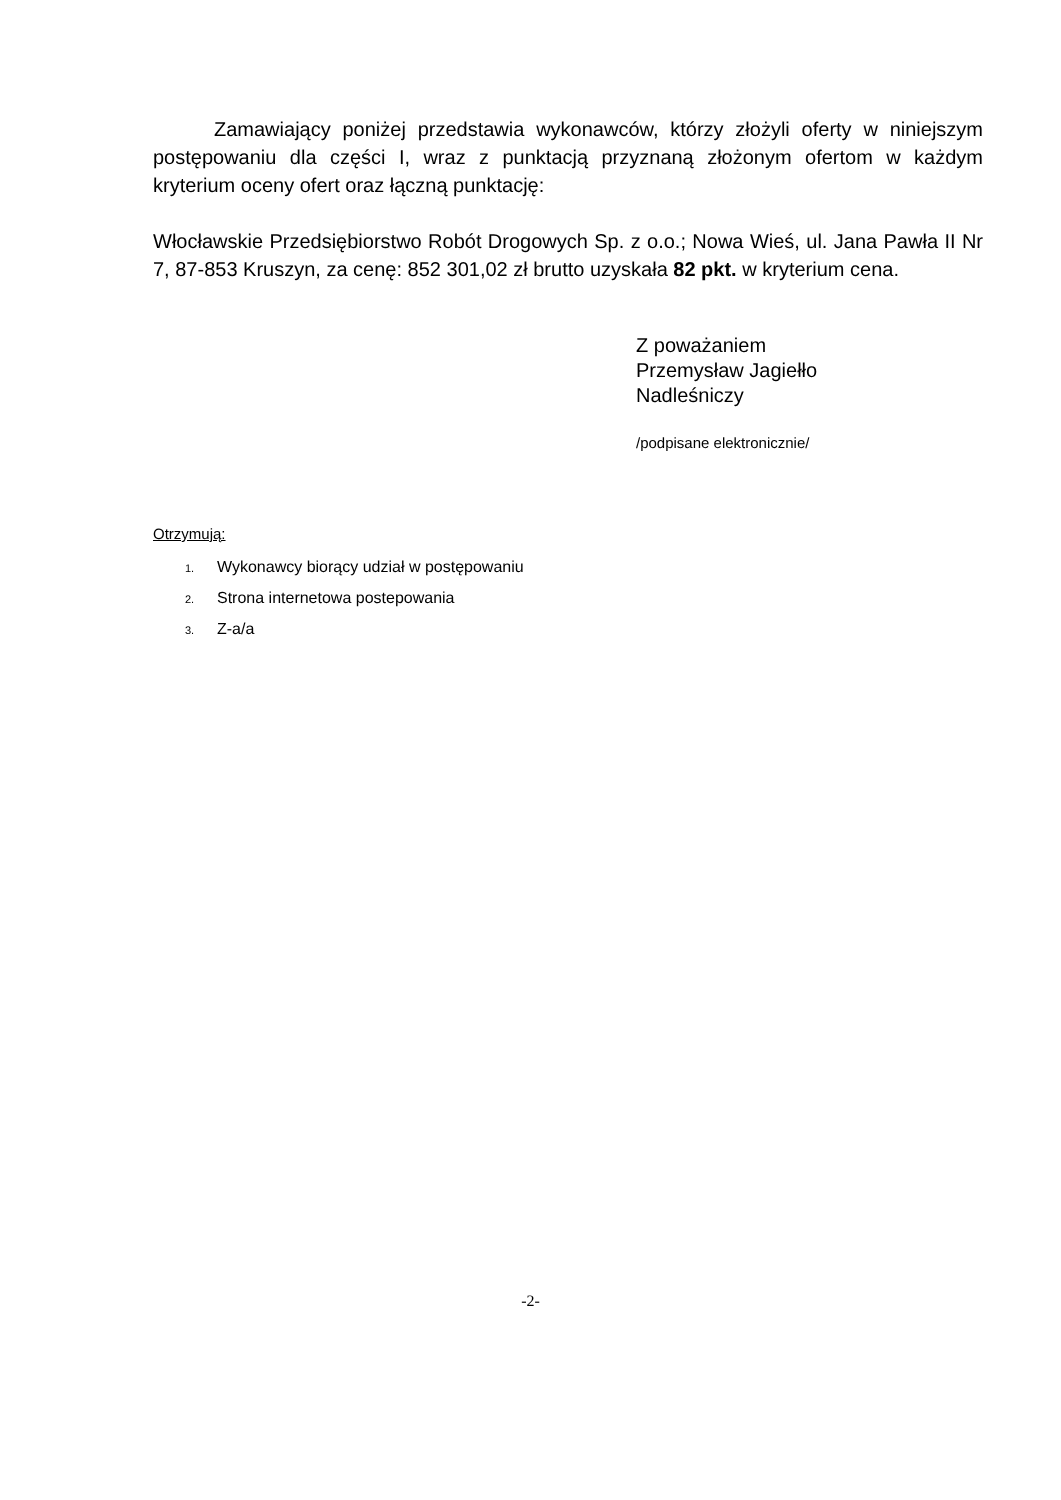Zamawiający poniżej przedstawia wykonawców, którzy złożyli oferty w niniejszym postępowaniu dla części I, wraz z punktacją przyznaną złożonym ofertom w każdym kryterium oceny ofert oraz łączną punktację:
Włocławskie Przedsiębiorstwo Robót Drogowych Sp. z o.o.; Nowa Wieś, ul. Jana Pawła II Nr 7, 87-853 Kruszyn, za cenę: 852 301,02 zł brutto uzyskała 82 pkt. w kryterium cena.
Z poważaniem
Przemysław Jagiełło
Nadleśniczy
/podpisane elektronicznie/
Otrzymują:
1. Wykonawcy biorący udział w postępowaniu
2. Strona internetowa postepowania
3. Z-a/a
-2-